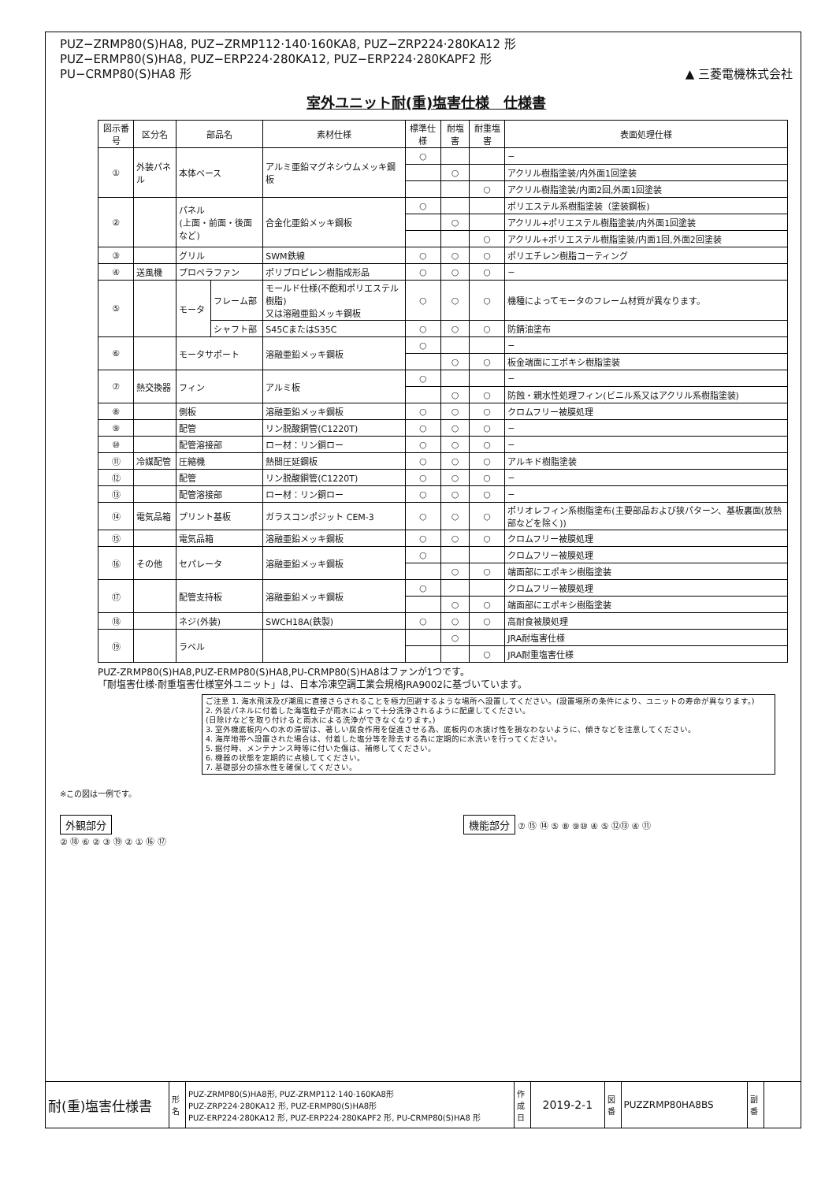PUZ−ZRMP80(S)HA8, PUZ−ZRMP112·140·160KA8, PUZ−ZRP224·280KA12 形
PUZ−ERMP80(S)HA8, PUZ−ERP224·280KA12, PUZ−ERP224·280KAPF2 形
PU−CRMP80(S)HA8 形
▲ 三菱電機株式会社
室外ユニット耐(重)塩害仕様　仕様書
| 図示番号 | 区分名 | 部品名 | | 素材仕様 | 標準仕様 | 耐塩害 | 耐重塩害 | 表面処理仕様 |
| --- | --- | --- | --- | --- | --- | --- | --- | --- |
| ① | 外装パネル | 本体ベース | | アルミ亜鉛マグネシウムメッキ鋼板 | ○ | | | − |
| | | | | | | ○ | | アクリル樹脂塗装/内外面1回塗装 |
| | | | | | | | ○ | アクリル樹脂塗装/内面2回,外面1回塗装 |
| ② | | パネル (上面・前面・後面など) | | 合金化亜鉛メッキ鋼板 | ○ | | | ポリエステル系樹脂塗装（塗装鋼板) |
| | | | | | | ○ | | アクリル+ポリエステル樹脂塗装/内外面1回塗装 |
| | | | | | | | ○ | アクリル+ポリエステル樹脂塗装/内面1回,外面2回塗装 |
| ③ | | グリル | | SWM鉄線 | ○ | ○ | ○ | ポリエチレン樹脂コーティング |
| ④ | 送風機 | プロペラファン | | ポリプロピレン樹脂成形品 | ○ | ○ | ○ | − |
| ⑤ | | モータ | フレーム部 | モールド仕様(不飽和ポリエステル樹脂) 又は溶融亜鉛メッキ鋼板 | ○ | ○ | ○ | 機種によってモータのフレーム材質が異なります。 |
| | | | シャフト部 | S45CまたはS35C | ○ | ○ | ○ | 防錆油塗布 |
| ⑥ | | モータサポート | | 溶融亜鉛メッキ鋼板 | ○ | | | − |
| | | | | | | ○ | ○ | 板金端面にエポキシ樹脂塗装 |
| ⑦ | 熱交換器 | フィン | | アルミ板 | ○ | | | − |
| | | | | | | ○ | ○ | 防蝕・親水性処理フィン(ビニル系又はアクリル系樹脂塗装) |
| ⑧ | | 側板 | | 溶融亜鉛メッキ鋼板 | ○ | ○ | ○ | クロムフリー被膜処理 |
| ⑨ | | 配管 | | リン脱酸銅管(C1220T) | ○ | ○ | ○ | − |
| ⑩ | | 配管溶接部 | | ロー材：リン銅ロー | ○ | ○ | ○ | − |
| ⑪ | 冷媒配管 | 圧縮機 | | 熱間圧延鋼板 | ○ | ○ | ○ | アルキド樹脂塗装 |
| ⑫ | | 配管 | | リン脱酸銅管(C1220T) | ○ | ○ | ○ | − |
| ⑬ | | 配管溶接部 | | ロー材：リン銅ロー | ○ | ○ | ○ | − |
| ⑭ | 電気品箱 | プリント基板 | | ガラスコンポジット CEM-3 | ○ | ○ | ○ | ポリオレフィン系樹脂塗布(主要部品および狭パターン、基板裏面(放熱部などを除く)) |
| ⑮ | | 電気品箱 | | 溶融亜鉛メッキ鋼板 | ○ | ○ | ○ | クロムフリー被膜処理 |
| ⑯ | その他 | セパレータ | | 溶融亜鉛メッキ鋼板 | ○ | | | クロムフリー被膜処理 |
| | | | | | | ○ | ○ | 端面部にエポキシ樹脂塗装 |
| ⑰ | | 配管支持板 | | 溶融亜鉛メッキ鋼板 | ○ | | | クロムフリー被膜処理 |
| | | | | | | ○ | ○ | 端面部にエポキシ樹脂塗装 |
| ⑱ | | ネジ(外装) | | SWCH18A(鉄製) | ○ | ○ | ○ | 高耐食被膜処理 |
| ⑲ | | ラベル | | | | ○ | | JRA耐塩害仕様 |
| | | | | | | | ○ | JRA耐重塩害仕様 |
PUZ-ZRMP80(S)HA8,PUZ-ERMP80(S)HA8,PU-CRMP80(S)HA8はファンが1つです。
「耐塩害仕様·耐重塩害仕様室外ユニット」は、日本冷凍空調工業会規格JRA9002に基づいています。
ご注意 1. 海水飛沫及び潮風に直接さらされることを極力回避するような場所へ設置してください。(設置場所の条件により、ユニットの寿命が異なります。)
2. 外装パネルに付着した海塩粒子が雨水によって十分洗浄されるように配慮してください。
(日除けなどを取り付けると雨水による洗浄ができなくなります。)
3. 室外機底板内への水の滞留は、著しい腐食作用を促進させる為、底板内の水抜け性を損なわないように、傾きなどを注意してください。
4. 海岸地帯へ設置された場合は、付着した塩分等を除去する為に定期的に水洗いを行ってください。
5. 据付時、メンテナンス時等に付いた傷は、補修してください。
6. 機器の状態を定期的に点検してください。
7. 基礎部分の排水性を確保してください。
※この図は一例です。
外観部分
② ⑱ ⑥ ② ③ ⑲ ② ① ⑯ ⑰
機能部分 ⑦ ⑮ ⑭ ⑤ ⑧ ⑨⑩ ④ ⑤ ⑫⑬ ④ ⑪
| 耐(重)塩害仕様書 | 形 名 | PUZ-ZRMP80(S)HA8形, PUZ-ZRMP112·140·160KA8形 PUZ-ZRP224·280KA12 形, PUZ-ERMP80(S)HA8形 PUZ-ERP224·280KA12 形, PUZ-ERP224·280KAPF2 形, PU-CRMP80(S)HA8 形 | 作成日 | 2019-2-1 | 図 番 | PUZZRMP80HA8BS | 副 番 | |